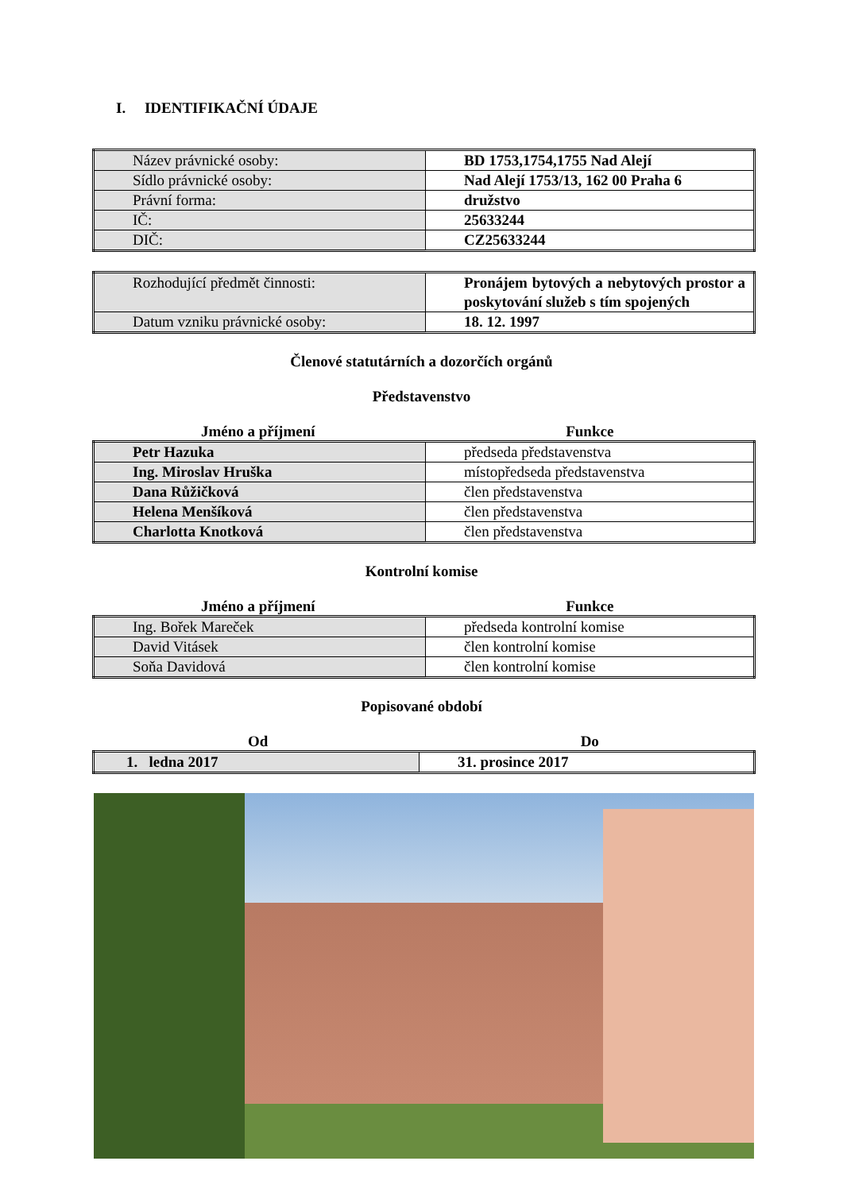I. IDENTIFIKAČNÍ ÚDAJE
| Název právnické osoby: | BD 1753,1754,1755 Nad Alejí |
| Sídlo právnické osoby: | Nad Alejí 1753/13, 162 00 Praha 6 |
| Právní forma: | družstvo |
| IČ: | 25633244 |
| DIČ: | CZ25633244 |
| Rozhodující předmět činnosti: | Pronájem bytových a nebytových prostor a poskytování služeb s tím spojených |
| Datum vzniku právnické osoby: | 18. 12. 1997 |
Členové statutárních a dozorčích orgánů
Představenstvo
Jméno a příjmení Funkce
| Petr Hazuka | předseda představenstva |
| Ing. Miroslav Hruška | místopředseda představenstva |
| Dana Růžičková | člen představenstva |
| Helena Menšíková | člen představenstva |
| Charlotta Knotková | člen představenstva |
Kontrolní komise
Jméno a příjmení Funkce
| Ing. Bořek Mareček | předseda kontrolní komise |
| David Vitásek | člen kontrolní komise |
| Soňa Davidová | člen kontrolní komise |
Popisované období
Od Do
| 1. ledna 2017 | 31. prosince 2017 |